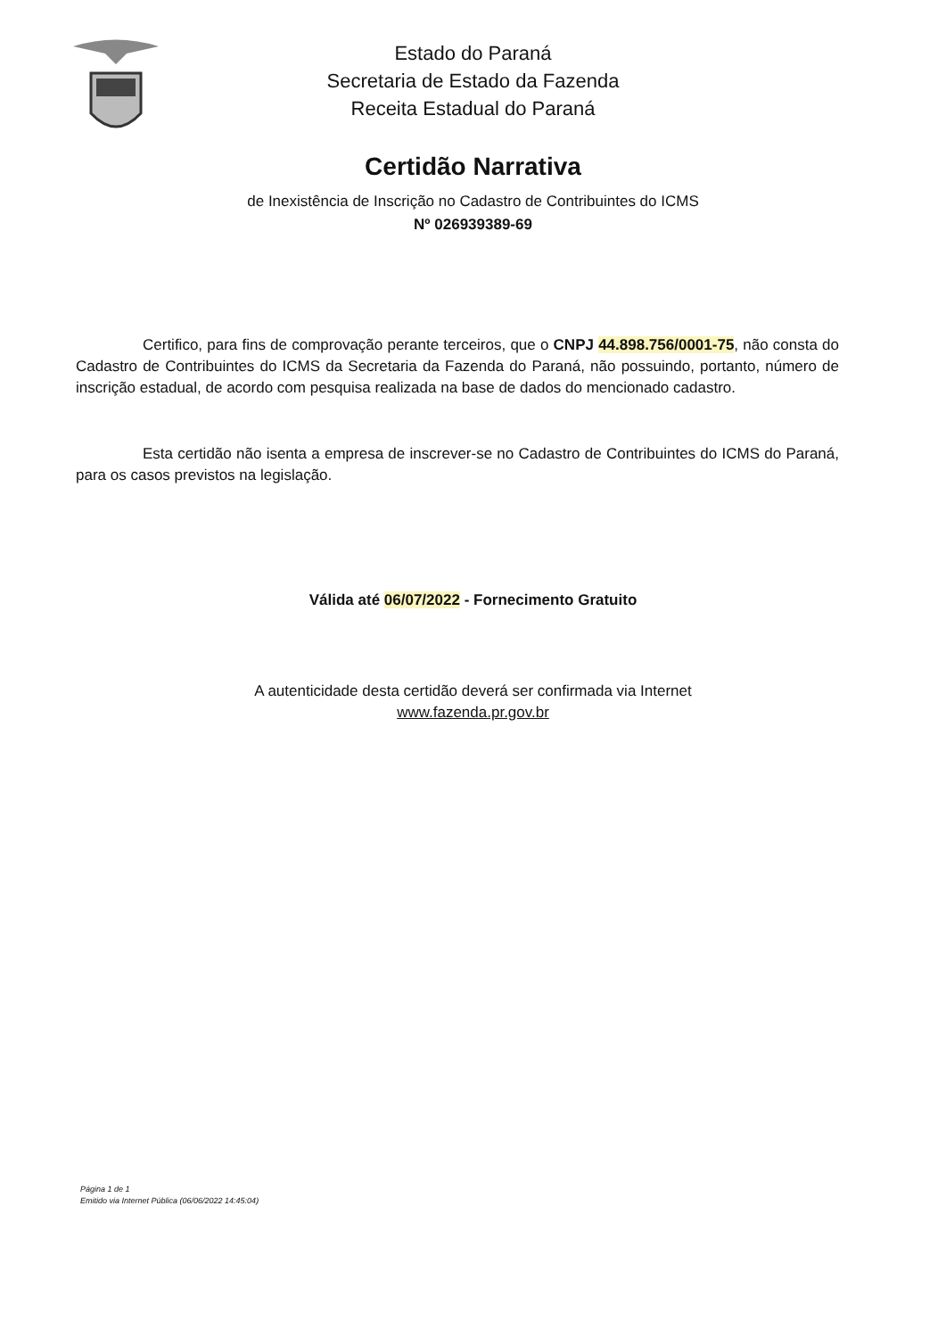Estado do Paraná
Secretaria de Estado da Fazenda
Receita Estadual do Paraná
Certidão Narrativa
de Inexistência de Inscrição no Cadastro de Contribuintes do ICMS
Nº 026939389-69
Certifico, para fins de comprovação perante terceiros, que o CNPJ 44.898.756/0001-75, não consta do Cadastro de Contribuintes do ICMS da Secretaria da Fazenda do Paraná, não possuindo, portanto, número de inscrição estadual, de acordo com pesquisa realizada na base de dados do mencionado cadastro.
Esta certidão não isenta a empresa de inscrever-se no Cadastro de Contribuintes do ICMS do Paraná, para os casos previstos na legislação.
Válida até 06/07/2022 - Fornecimento Gratuito
A autenticidade desta certidão deverá ser confirmada via Internet
www.fazenda.pr.gov.br
Página 1 de 1
Emitido via Internet Pública (06/06/2022 14:45:04)